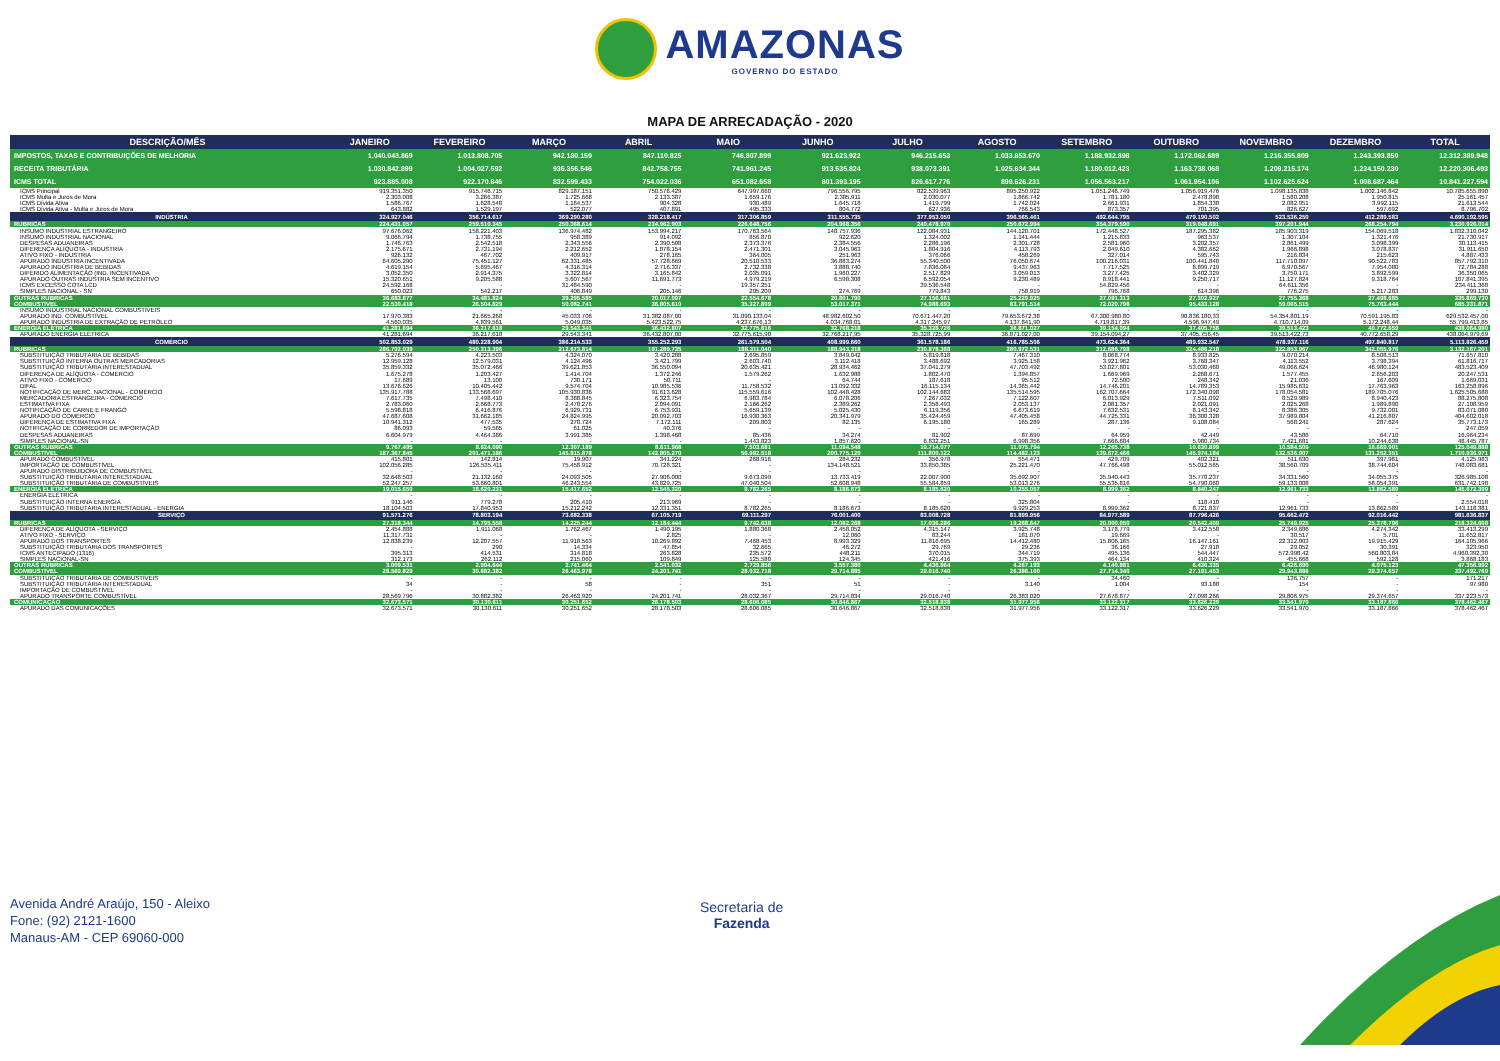AMAZONAS GOVERNO DO ESTADO
MAPA DE ARRECADAÇÃO - 2020
| DESCRIÇÃO/MÊS | JANEIRO | FEVEREIRO | MARÇO | ABRIL | MAIO | JUNHO | JULHO | AGOSTO | SETEMBRO | OUTUBRO | NOVEMBRO | DEZEMBRO | TOTAL |
| --- | --- | --- | --- | --- | --- | --- | --- | --- | --- | --- | --- | --- | --- |
| IMPOSTOS, TAXAS E CONTRIBUIÇÕES DE MELHORIA | 1.040.043.869 | 1.013.808.705 | 942.180.159 | 847.110.825 | 746.807.899 | 921.623.922 | 946.215.653 | 1.033.853.670 | 1.188.932.898 | 1.172.062.689 | 1.216.355.809 | 1.243.393.850 | 12.312.389.948 |
| RECEITA TRIBUTÁRIA | 1.030.842.899 | 1.004.027.592 | 936.356.546 | 842.758.755 | 741.961.245 | 913.535.824 | 938.073.391 | 1.025.634.344 | 1.180.012.423 | 1.163.738.068 | 1.209.215.174 | 1.234.150.230 | 12.220.306.493 |
| ICMS TOTAL | 923.885.008 | 922.170.846 | 832.599.433 | 754.022.036 | 651.082.658 | 801.393.195 | 826.617.776 | 899.626.231 | 1.056.563.217 | 1.061.954.106 | 1.102.625.624 | 1.008.687.464 | 10.841.227.594 |
| ICMS Principal | 919.351.350 | 915.746.715 | 829.187.151 | 750.576.429 | 647.997.660 | 796.556.795 | 822.539.963 | 895.250.922 | 1.051.246.749 | 1.056.919.476 | 1.098.135.838 | 1.002.146.842 | 10.785.655.890 |
| ICMS Multa e Juros de Mora | 2.303.008 | 3.266.387 | 1.725.668 | 2.133.387 | 1.659.176 | 2.385.911 | 2.030.077 | 1.866.742 | 1.781.180 | 2.478.898 | 1.580.208 | 1.950.815 | 25.161.457 |
| ICMS Dívida Ativa | 1.586.767 | 1.628.548 | 1.164.537 | 904.328 | 930.489 | 1.645.718 | 1.419.799 | 1.742.024 | 2.661.931 | 1.854.338 | 2.082.951 | 3.992.115 | 21.613.544 |
| ICMS Dívida Ativa - Multa e Juros de Mora | 643.882 | 1.529.197 | 522.077 | 407.891 | 495.333 | 804.772 | 627.936 | 766.543 | 873.357 | 701.395 | 826.627 | 597.692 | 8.796.702 |
| INDÚSTRIA | 324.927.046 | 356.714.617 | 369.290.280 | 328.218.417 | 317.306.859 | 311.555.735 | 377.953.050 | 396.565.461 | 492.644.795 | 479.190.502 | 523.536.250 | 412.289.583 | 4.690.192.595 |
| RUBRICAS | 224.431.057 | 259.510.345 | 250.368.614 | 234.962.903 | 226.648.756 | 204.968.356 | 240.478.970 | 250.672.994 | 354.379.590 | 319.048.691 | 397.201.944 | 268.254.794 | 3.230.926.014 |
| INSUMO INDUSTRIAL ESTRANGEIRO | 97.676.062 | 158.221.403 | 136.974.482 | 153.994.217 | 170.763.564 | 148.757.936 | 122.084.931 | 144.120.701 | 172.448.527 | 187.295.382 | 185.903.319 | 154.069.518 | 1.832.310.042 |
| INSUMO INDUSTRIAL NACIONAL | 9.066.794 | 1.738.755 | 958.389 | 914.092 | 856.870 | 922.620 | 1.324.002 | 1.141.444 | 1.215.833 | 963.537 | 1.307.104 | 1.321.476 | 21.730.917 |
| DESPESAS ADUANEIRAS | 1.746.763 | 2.542.518 | 2.343.556 | 2.390.508 | 2.373.376 | 2.384.556 | 2.286.196 | 2.301.728 | 2.581.960 | 3.202.357 | 2.861.499 | 3.098.399 | 30.113.415 |
| DIFERENÇA ALÍQUOTA - INDUSTRIA | 2.175.671 | 2.731.194 | 2.212.652 | 1.878.154 | 2.471.301 | 3.045.963 | 1.804.916 | 4.113.793 | 2.049.610 | 4.382.662 | 1.966.898 | 3.078.837 | 31.911.650 |
| ATIVO FIXO - INDUSTRIA | 926.132 | 467.702 | 409.917 | 278.165 | 364.005 | 251.963 | 376.066 | 458.269 | 327.014 | 595.743 | 216.834 | 215.623 | 4.887.433 |
| APURADO INDÚSTRIA INCENTIVADA | 64.605.290 | 75.451.127 | 62.331.485 | 57.728.669 | 20.510.533 | 36.883.274 | 55.340.500 | 76.050.674 | 100.216.031 | 100.441.848 | 117.710.097 | 90.522.783 | 857.792.310 |
| APURADO INDÚSTRIA DE BEBIDAS | 4.619.154 | 5.695.467 | 4.316.314 | 2.716.337 | 2.732.338 | 3.888.740 | 7.836.084 | 9.437.963 | 7.717.525 | 8.899.719 | 6.970.567 | 7.954.080 | 72.784.288 |
| DIFERIDO ALIMENTAÇÃO (IND. INCENTIVADA | 3.052.350 | 2.914.375 | 3.322.814 | 3.165.842 | 2.035.091 | 1.960.227 | 2.517.829 | 3.059.013 | 3.277.425 | 3.402.329 | 3.750.171 | 3.892.599 | 36.350.065 |
| APURADO OUTRAS INDUSTRIA SEM INCENTIVO | 15.320.651 | 9.205.588 | 5.607.567 | 11.691.773 | 4.979.219 | 6.598.308 | 6.592.054 | 9.230.489 | 8.918.441 | 9.250.717 | 11.127.824 | 9.318.764 | 107.841.395 |
| ICMS EXCESSO COTA LCD | 24.592.168 | - | 31.484.590 | - | 19.357.251 | - | 39.536.548 | - | 54.829.456 | - | 64.611.356 | - | 234.411.368 |
| SIMPLES NACIONAL - SN | 650.023 | 542.217 | 406.849 | 205.146 | 205.209 | 274.769 | 779.843 | 758.919 | 796.768 | 614.396 | 776.275 | 5.217.283 | 299.130 |
| OUTRAS RUBRICAS | 36.683.877 | 34.481.824 | 39.295.585 | 20.017.097 | 22.554.678 | 20.801.790 | 27.156.661 | 25.229.925 | 27.091.313 | 27.302.927 | 27.755.368 | 27.498.685 | 335.869.730 |
| COMBUSTÍVEL | 22.530.418 | 26.504.829 | 50.082.741 | 36.805.610 | 35.327.809 | 53.017.371 | 74.988.693 | 83.791.514 | 72.020.798 | 95.433.128 | 59.065.515 | 75.763.444 | 685.331.871 |
| INSUMO INDUSTRIAL NACIONAL COMBUSTÍVEIS | - | - | - | - | - | - | - | - | - | - | - | - | - |
| APURADO IND. COMBUSTÍVEL | 17.970.383 | 21.665.268 | 45.033.706 | 31.382.087,00 | 31.090.133,04 | 48.982.602,50 | 70.671.447,20 | 79.653.672,38 | 67.300.980,80 | 90.836.180,33 | 54.354.801,19 | 70.591.195,83 | 629.532.457,00 |
| APURADO INDÚSTRIA DE EXTRAÇÃO DE PETRÓLEO | 4.560.035 | 4.839.561 | 5.049.035 | 5.423.522,75 | 4.237.676,13 | 4.034.768,01 | 4.317.245,97 | 4.137.841,90 | 4.719.817,39 | 4.596.947,49 | 4.710.714,09 | 5.172.248,44 | 55.799.413,85 |
| ENERGIA ELÉTRICA | 41.281.694 | 36.217.618 | 29.543.341 | 36.432.807 | 32.775.616 | 32.768.218 | 35.328.726 | 36.871.027 | 39.154.094 | 37.405.756 | 39.513.423 | 40.772.659 | 438.064.980 |
| APURADO ENERGIA ELÉTRICA | 41.281.694 | 36.217.618 | 29.543.341 | 36.432.807,00 | 32.775.615,90 | 32.768.217,95 | 35.328.725,99 | 36.871.027,00 | 39.154.094,27 | 37.405.756,45 | 39.513.422,73 | 40.772.658,29 | 438.064.979,69 |
| COMÉRCIO | 502.853.029 | 480.228.904 | 386.214.533 | 355.252.293 | 261.579.504 | 408.999.660 | 361.578.186 | 416.785.506 | 473.624.364 | 489.932.547 | 478.937.116 | 497.840.817 | 5.113.826.459 |
| RUBRICAS | 286.702.039 | 250.313.396 | 212.673.814 | 191.289.735 | 188.311.040 | 188.943.318 | 230.878.368 | 280.972.531 | 312.686.798 | 324.486.218 | 322.853.967 | 342.055.976 | 3.132.167.201 |
| SUBSTITUIÇÃO TRIBUTÁRIA DE BEBIDAS | 5.276.594 | 4.223.503 | 4.324.070 | 3.420.288 | 2.695.859 | 3.849.042 | 5.819.818 | 7.467.310 | 8.068.774 | 8.933.825 | 9.070.214 | 8.508.513 | 71.657.810 |
| SUBSTITUIÇÃO INTERNA OUTRAS MERCADORIAS | 12.959.128 | 12.579.031 | 4.124.496 | 3.421.799 | 2.603.740 | 3.112.418 | 3.488.692 | 3.925.158 | 3.921.962 | 3.768.347 | 4.113.552 | 3.798.394 | 61.816.717 |
| SUBSTITUIÇÃO TRIBUTÁRIA INTERESTADUAL | 35.859.332 | 35.072.466 | 39.621.853 | 36.550.094 | 20.635.421 | 28.934.462 | 37.041.279 | 47.703.492 | 53.027.801 | 53.030.460 | 49.066.624 | 46.980.124 | 483.523.409 |
| DIFERENÇA DE ALÍQUOTA - COMERCIO | 1.675.278 | 1.203.427 | 1.414.704 | 1.372.246 | 1.579.262 | 1.632.988 | 1.802.470 | 1.394.857 | 1.669.969 | 2.268.671 | 1.577.455 | 2.656.203 | 20.247.531 |
| ATIVO FIXO - COMERCIO | 17.689 | 13.100 | 730.171 | 50.711 | - | 64.744 | 187.618 | 95.512 | 72.500 | 248.342 | 21.036 | 167.609 | 1.669.031 |
| DIFAL | 13.676.626 | 10.405.442 | 9.574.704 | 10.985.536 | 11.758.532 | 13.092.332 | 16.115.134 | 14.365.442 | 14.746.201 | 14.789.353 | 15.985.631 | 17.763.963 | 163.258.896 |
| NOTIFICAÇÃO DE MERC. NACIONAL - COMÉRCIO | 135.917.788 | 133.568.697 | 105.930.836 | 91.613.628 | 115.559.616 | 102.448.428 | 102.144.683 | 135.514.595 | 162.707.664 | 172.340.098 | 178.054.581 | 189.705.076 | 1.625.505.688 |
| MERCADORIA ESTRANGEIRA - COMÉRCIO | 7.617.735 | 7.498.410 | 8.388.845 | 6.323.754 | 6.983.784 | 6.078.206 | 7.267.032 | 7.122.607 | 6.013.929 | 7.511.092 | 8.529.989 | 8.940.423 | 88.275.808 |
| ESTIMATIVA FIXA | 2.783.060 | 2.668.773 | 2.478.276 | 2.094.091 | 2.166.262 | 2.389.262 | 2.358.493 | 2.053.137 | 2.081.357 | 2.021.091 | 2.025.268 | 1.989.890 | 27.108.959 |
| NOTIFICAÇÃO DE CARNE E FRANGO | 5.598.818 | 6.416.876 | 6.929.731 | 6.753.931 | 5.659.139 | 5.025.430 | 6.119.356 | 6.673.619 | 7.632.531 | 8.143.342 | 8.386.305 | 9.732.001 | 83.071.080 |
| APURADO DO COMÉRCIO | 47.687.608 | 31.662.185 | 24.824.995 | 20.092.703 | 16.930.363 | 20.341.979 | 35.424.459 | 47.405.458 | 44.725.331 | 36.300.328 | 37.989.804 | 41.216.807 | 404.602.018 |
| DIFERENÇA DE ESTIMATIVA FIXA | 10.941.312 | 477.535 | 278.724 | 7.172.111 | 209.803 | 82.135 | 6.195.180 | 165.289 | 287.136 | 9.108.084 | 568.241 | 287.624 | 35.773.173 |
| NOTIFICAÇÃO DE CORREDOR DE IMPORTAÇÃO | 86.093 | 59.565 | 61.025 | 40.376 | - | - | - | - | - | - | - | - | 247.059 |
| DESPESAS ADUANEIRAS | 6.604.979 | 4.464.386 | 3.991.385 | 1.398.468 | 85.436 | 34.274 | 81.902 | 87.699 | 64.959 | 42.449 | 43.586 | 64.710 | 16.964.234 |
| SIMPLES NACIONAL-SN | - | - | - | - | 1.443.823 | 1.857.620 | 6.832.251 | 6.998.356 | 7.666.684 | 5.980.734 | 7.421.681 | 10.244.638 | 48.445.787 |
| OUTRAS RUBRICAS | 9.767.495 | 9.824.090 | 12.307.189 | 8.611.968 | 7.503.681 | 11.094.548 | 10.714.077 | 11.075.794 | 12.265.738 | 10.630.899 | 10.584.509 | 10.669.901 | 125.049.888 |
| COMBUSTÍVEL | 187.367.845 | 201.471.186 | 145.815.878 | 142.805.270 | 56.982.518 | 200.775.120 | 111.800.122 | 114.482.123 | 139.672.466 | 145.974.184 | 132.536.907 | 131.252.351 | 1.710.936.971 |
| APURADO COMBUSTÍVEL | 415.801 | 142.814 | 19.907 | 341.224 | 268.916 | 284.232 | 356.978 | 554.471 | 429.709 | 402.321 | 511.630 | 397.981 | 4.125.983 |
| IMPORTAÇÃO DE COMBUSTÍVEL | 102.056.285 | 126.535.411 | 75.458.912 | 70.728.321 | - | 134.148.521 | 33.850.385 | 25.221.470 | 47.766.498 | 55.012.565 | 38.560.709 | 38.744.604 | 748.083.681 |
| APURADO DISTRIBUIDORA DE COMBUSTÍVEL | - | - | - | - | - | - | - | - | - | - | - | - | - |
| SUBSTITUIÇÃO TRIBUTÁRIA INTERESTADUAL | 32.648.503 | 21.132.160 | 24.093.505 | 27.906.000 | 9.673.099 | 13.733.419 | 22.007.900 | 35.692.907 | 35.940.443 | 35.770.237 | 34.331.560 | 34.055.375 | 326.985.108 |
| SUBSTITUIÇÃO TRIBUTÁRIA DE COMBUSTÍVEIS | 52.247.257 | 53.660.801 | 46.243.554 | 43.829.725 | 47.040.504 | 52.608.948 | 55.584.859 | 53.013.276 | 55.535.816 | 54.790.060 | 59.133.008 | 58.054.391 | 631.742.198 |
| ENERGIA ELÉTRICA | 19.015.650 | 18.620.231 | 15.417.652 | 12.545.320 | 8.782.265 | 8.186.673 | 8.185.620 | 10.255.057 | 8.999.362 | 8.840.247 | 12.961.733 | 13.862.589 | 145.672.399 |
| ENERGIA ELÉTRICA | - | - | - | - | - | - | - | - | - | - | - | - | - |
| SUBSTITUIÇÃO INTERNA ENERGIA | 911.146 | 779.278 | 205.410 | 213.969 | - | - | - | 325.804 | - | 118.410 | - | - | 2.554.018 |
| SUBSTITUIÇÃO TRIBUTÁRIA INTERESTADUAL - ENERGIA | 18.104.503 | 17.840.953 | 15.212.242 | 12.331.351 | 8.782.265 | 8.186.673 | 8.185.620 | 9.929.253 | 8.999.362 | 8.721.837 | 12.961.733 | 13.862.589 | 143.118.381 |
| SERVIÇO | 91.571.276 | 78.803.194 | 73.682.338 | 67.105.719 | 69.111.297 | 76.001.400 | 83.008.728 | 81.899.956 | 84.977.589 | 87.796.426 | 95.662.472 | 92.016.442 | 981.636.837 |
| RUBRICAS | 27.318.344 | 14.795.558 | 14.225.244 | 12.184.444 | 9.742.638 | 12.082.268 | 17.036.286 | 19.268.647 | 20.000.050 | 20.542.409 | 25.749.925 | 25.378.796 | 218.324.608 |
| DIFERENÇA DE ALÍQUOTA - SERVIÇO | 2.454.888 | 1.911.068 | 1.762.467 | 1.490.195 | 1.880.368 | 2.458.052 | 4.315.147 | 3.925.748 | 3.178.779 | 3.412.558 | 2.349.686 | 4.274.342 | 33.413.299 |
| ATIVO FIXO - SERVIÇO | 11.317.731 | - | - | 2.825 | - | 12.060 | 83.244 | 181.070 | 19.669 | - | 30.517 | 5.701 | 11.652.817 |
| APURADO DOS TRANSPORTES | 12.838.239 | 12.207.557 | 11.918.563 | 10.269.892 | 7.468.453 | 8.993.329 | 11.816.695 | 14.412.480 | 15.806.165 | 16.147.161 | 22.312.003 | 19.915.429 | 164.105.966 |
| SUBSTITUIÇÃO TRIBUTÁRIA DOS TRANSPORTES | - | 290 | 14.334 | 47.854 | 32.665 | 46.272 | 29.769 | 29.236 | 36.166 | 27.918 | 29.052 | 30.391 | 323.950 |
| ICMS ANTECIPADO (1316) | 395.313 | 414.531 | 314.818 | 263.828 | 235.572 | 448.211 | 370.015 | 344.719 | 495.136 | 544.447 | 572.998,42 | 560.803,84 | 4.960.392,30 |
| SIMPLES NACIONAL-SN | 312.173 | 262.112 | 215.060 | 109.849 | 125.580 | 124.345 | 421.416 | 375.393 | 464.134 | 410.324 | 455.668 | 592.128 | 3.868.183 |
| OUTRAS RUBRICAS | 3.009.531 | 2.994.644 | 2.741.464 | 2.541.032 | 2.729.856 | 3.557.380 | 4.436.864 | 4.267.193 | 4.140.881 | 6.436.335 | 6.426.690 | 4.075.123 | 47.356.992 |
| COMBUSTÍVEL | 28.569.829 | 30.882.382 | 26.463.978 | 24.201.741 | 28.032.718 | 29.714.885 | 29.016.740 | 26.386.160 | 27.714.340 | 27.191.453 | 29.943.886 | 29.374.657 | 337.492.769 |
| SUBSTITUIÇÃO TRIBUTÁRIA DE COMBUSTÍVEIS | - | - | - | - | - | - | - | - | 34.460 | - | 136.757 | - | 171.217 |
| SUBSTITUIÇÃO TRIBUTÁRIA INTERESTADUAL | 34 | - | 58 | - | 351 | 51 | - | 3.140 | 1.004 | 93.188 | 154 | - | 97.980 |
| IMPORTAÇÃO DE COMBUSTÍVEL | - | - | - | - | - | - | - | - | - | - | - | - | - |
| APURADO TRANSPORTE COMBUSTÍVEL | 28.569.796 | 30.882.382 | 26.463.920 | 24.201.741 | 28.032.367 | 29.714.834 | 29.016.740 | 26.383.020 | 27.678.877 | 27.098.266 | 29.806.975 | 29.374.657 | 337.223.573 |
| COMUNICAÇÃO | 32.673.571 | 30.130.611 | 30.251.652 | 28.178.503 | 28.606.085 | 30.646.867 | 32.518.838 | 31.977.956 | 33.122.317 | 33.626.229 | 33.541.970 | 33.187.866 | 378.462.467 |
| APURADO DAS COMUNICAÇÕES | 32.673.571 | 30.130.611 | 30.251.652 | 28.178.503 | 28.606.085 | 30.646.867 | 32.518.838 | 31.977.956 | 33.122.317 | 33.626.229 | 33.541.970 | 33.187.866 | 378.462.467 |
Avenida André Araújo, 150 - Aleixo
Fone: (92) 2121-1600
Manaus-AM - CEP 69060-000
Secretaria de
Fazenda